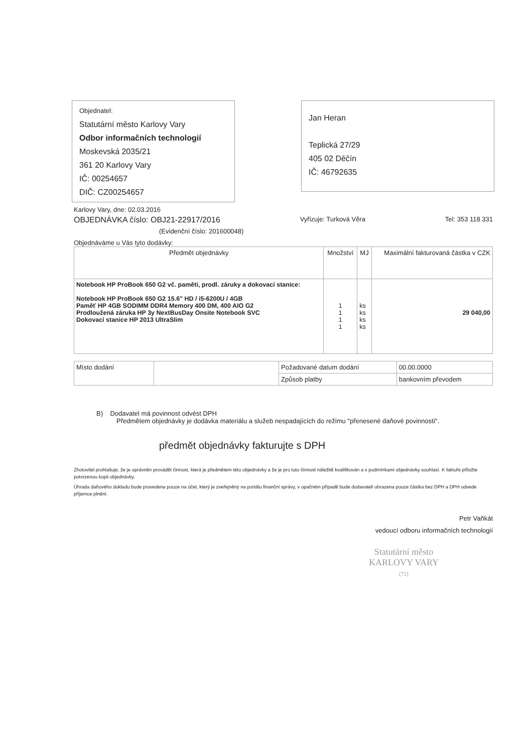Objednatel:
Statutární město Karlovy Vary
Odbor informačních technologií
Moskevská 2035/21
361 20 Karlovy Vary
IČ: 00254657
DIČ: CZ00254657
Jan Heran
Teplická 27/29
405 02 Děčín
IČ: 46792635
Karlovy Vary, dne: 02.03.2016
OBJEDNÁVKA číslo: OBJ21-22917/2016 Vyřizuje: Turková Věra Tel: 353 118 331
(Evidenční číslo: 201600048)
Objednáváme u Vás tyto dodávky:
| Předmět objednávky | Množství | MJ | Maximální fakturovaná částka v CZK |
| --- | --- | --- | --- |
| Notebook HP ProBook 650 G2 vč. paměti, prodl. záruky a dokovací stanice: Notebook HP ProBook 650 G2 15.6" HD / i5-6200U / 4GB Paměť HP 4GB SODIMM DDR4 Memory 400 DM, 400 AIO G2 Prodloužená záruka HP 3y NextBusDay Onsite Notebook SVC Dokovací stanice HP 2013 UltraSlim | 1 1 1 1 | ks ks ks ks | 29 040,00 |
| Místo dodání | | Požadované datum dodání | 00.00.0000 |
| | | Způsob platby | bankovním převodem |
B) Dodavatel má povinnost odvést DPH
Předmětem objednávky je dodávka materiálu a služeb nespadajících do režimu "přenesené daňové povinnosti".
předmět objednávky fakturujte s DPH
Zhotovitel prohlašuje, že je oprávněn provádět činnost, která je předmětem této objednávky a že je pro tuto činnost náležitě kvalifikován a s podmínkami objednávky souhlasí. K faktuře přiložte potvrzenou kopii objednávky.
Úhrada daňového dokladu bude provedena pouze na účet, který je zveřejněný na portálu finanční správy, v opačném případě bude dodavateli uhrazena pouze částka bez DPH a DPH odvede příjemce plnění.
Petr Vaňkát
vedoucí odboru informačních technologií
Statutární město
KARLOVY VARY
(72)